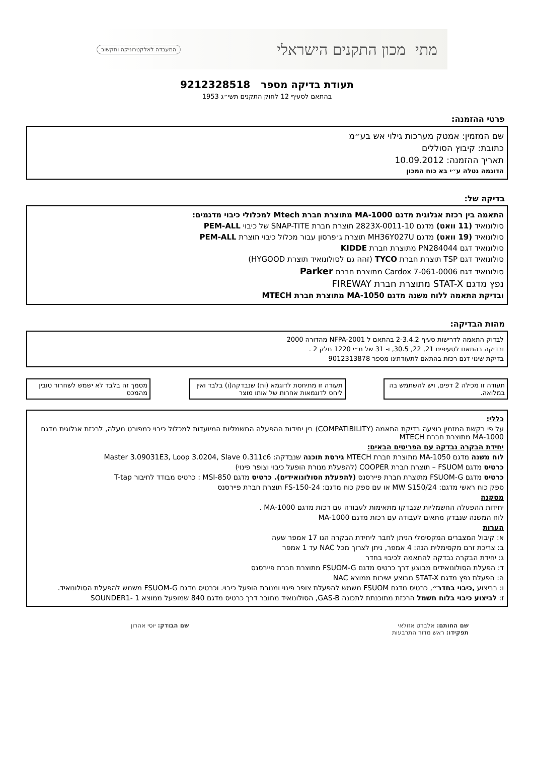מתי מכון התקנים הישראלי המעבדה לאלקטרוניקה ותקשוב
תעודת בדיקה מספר 9212328518
בהתאם לסעיף 12 לחוק התקנים תשי״ג 1953
פרטי ההזמנה:
שם המזמין: אמטק מערכות גילוי אש בע״מ
כתובת: קיבוץ הסוללים
תאריך ההזמנה: 10.09.2012
הדוגמה נטלה ע״י בא כוח המכון
בדיקה של:
התאמה בין רכזת אנלוגית מדגם MA-1000 מתוצרת חברת Mtech למכלולי כיבוי מדגמים:
סולונואיד (11 וואט) מדגם 2823X-0011-10 תוצרת חברת SNAP-TITE של כיבוי PEM-ALL
סולונואיד (19 וואט) מדגם MH36Y027U תוצרת ג׳פרסון עבור מכלול כיבוי תוצרת PEM-ALL
סולונואיד דגם PN284044 מתוצרת חברת KIDDE
סולונואיד דגם TSP תוצרת חברת TYCO (זהה גם לסולונואיד תוצרת HYGOOD)
סולונואיד דגם Cardox 7-061-0006 מתוצרת חברת Parker
נפץ מדגם STAT-X מתוצרת חברת FIREWAY
ובדיקת התאמה ללוח משנה מדגם MA-1050 מתוצרת חברת MTECH
מהות הבדיקה:
לבדוק התאמה לדרישות סעיף 2-3.4.2 בהתאם ל NFPA-2001 מהדורה 2000
ובדיקה בהתאם לסעיפים 21, 22, 30.5, ו- 31 של ת״י 1220 חלק 2 .
בדיקת שינוי דגם רכזת בהתאם לתעודתינו מספר 9012313878
תעודה זו מכילה 2 דפים, ויש להשתמש בה במלואה.
תעודה זו מתיחסת לדוגמא (ות) שנבדקה(ו) בלבד ואין ליחס לדוגמאות אחרות של אותו מוצר
מסמך זה בלבד לא ישמש לשחרור טובין מהמכס
כללי:
על פי בקשת המזמין בוצעה בדיקת התאמה (COMPATIBILITY) בין יחידות ההפעלה החשמליות המיועדות למכלול כיבוי כמפורט מעלה, לרכזת אנלוגית מדגם MA-1000 מתוצרת חברת MTECH
יחידת הבקרה נבדקה עם הפריטים הבאים:
לוח משנה מדגם MA-1050 מתוצרת חברת MTECH גירסת תוכנה שנבדקה: Master 3.09031E3, Loop 3.0204, Slave 0.311c6
כרטיס מדגם FSUOM – תוצרת חברת COOPER (להפעלת מנורת הופעל כיבוי וצופר פינוי)
כרטיס מדגם FSUOM-G מתוצרת חברת פיירסנס (להפעלת הסולונואידים). כרטיס מדגם MSI-850 : כרטיס מבודד לחיבור T-tap
ספק כוח ראשי מדגם: MW S150/24 או עם ספק כוח מדגם: FS-150-24 תוצרת חברת פיירסנס
מסקנה
יחידות ההפעלה החשמליות שנבדקו מתאימות לעבודה עם רכזת מדגם MA-1000 .
לוח המשנה שנבדק מתאים לעבודה עם רכזת מדגם MA-1000
הערות
א: קיבול המצברים המקסימלי הניתן לחבר ליחידת הבקרה הנו 17 אמפר שעה
ב: צריכת זרם מקסימלית הנה: 4 אמפר, ניתן לצרוך מכל NAC עד 1 אמפר
ג: יחידת הבקרה נבדקה להתאמה לכיבוי בחדר
ד: הפעלת הסולונואידים מבוצע דרך כרטיס מדגם FSUOM-G מתוצרת חברת פיירסנס
ה: הפעלת נפץ מדגם STAT-X מבוצע ישירות ממוצא NAC
ו: בביצוע ,כיבוי בחדר״, כרטיס מדגם FSUOM משמש להפעלת צופר פינוי ומנורת הופעל כיבוי. וכרטיס מדגם FSUOM-G משמש להפעלת הסולונואיד.
ז: לביצוע כיבוי בלוח חשמל הרכזת מתוכנתת לתכונה GAS-B, הסולונואיד מחובר דרך כרטיס מדגם 840 שמופעל ממוצא SOUNDER1- 1
שם החותם: אלברט אזולאי
תפקידו: ראש מדור התרבעות
שם הבודק: יוסי אהרון